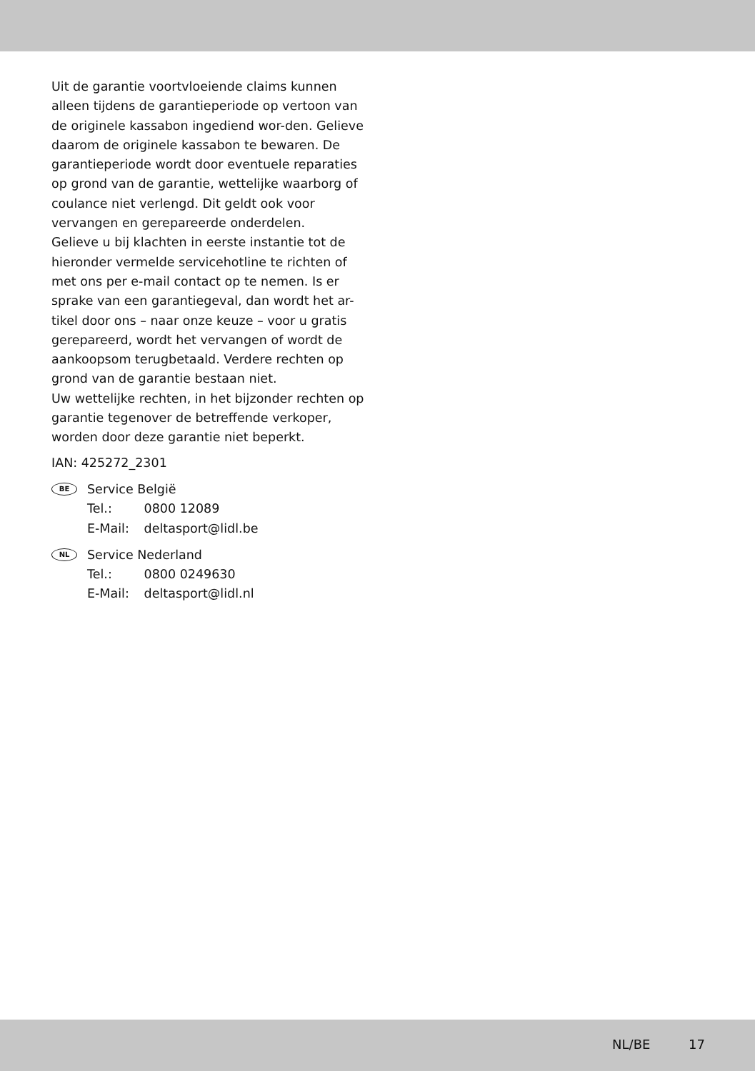Uit de garantie voortvloeiende claims kunnen alleen tijdens de garantieperiode op vertoon van de originele kassabon ingediend wor-den. Gelieve daarom de originele kassabon te bewaren. De garantieperiode wordt door eventuele reparaties op grond van de garantie, wettelijke waarborg of coulance niet verlengd. Dit geldt ook voor vervangen en gerepareerde onderdelen.
Gelieve u bij klachten in eerste instantie tot de hieronder vermelde servicehotline te richten of met ons per e-mail contact op te nemen. Is er sprake van een garantiegeval, dan wordt het ar-tikel door ons – naar onze keuze – voor u gratis gerepareerd, wordt het vervangen of wordt de aankoopsom terugbetaald. Verdere rechten op grond van de garantie bestaan niet.
Uw wettelijke rechten, in het bijzonder rechten op garantie tegenover de betreffende verkoper, worden door deze garantie niet beperkt.
IAN: 425272_2301
BE
Service België
Tel.: 0800 12089
E-Mail: deltasport@lidl.be
NL
Service Nederland
Tel.: 0800 0249630
E-Mail: deltasport@lidl.nl
NL/BE 17